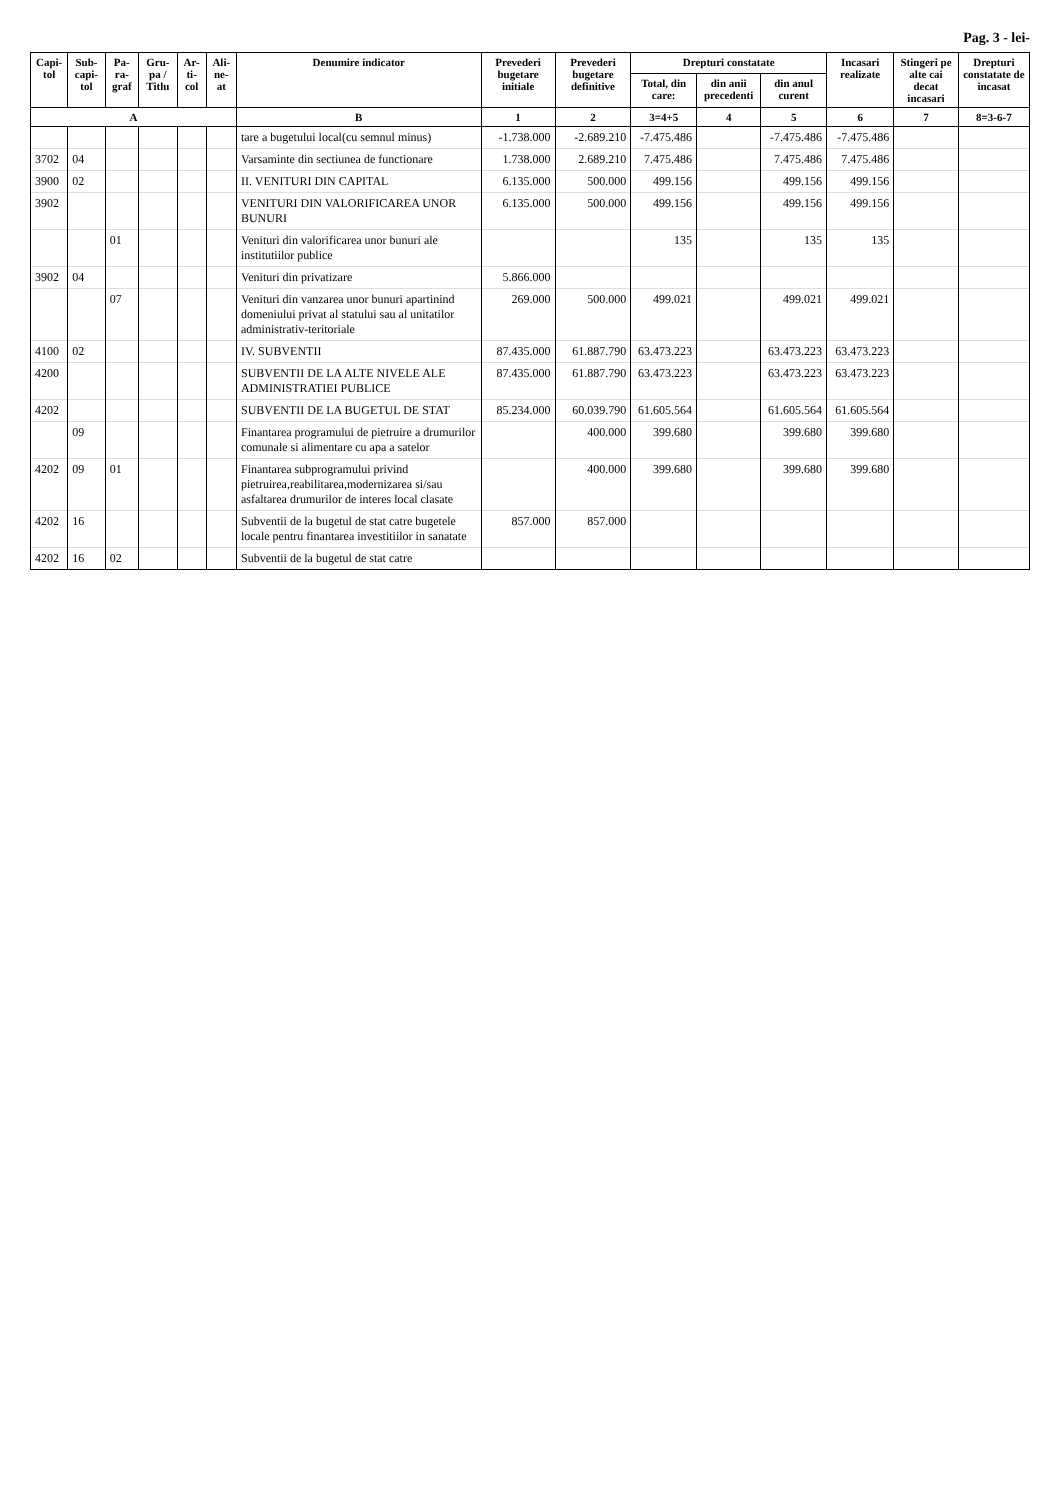Pag. 3 - lei-
| Capi-tol | Sub-capi-tol | Pa-ra-graf | Gru-pa / Titlu | Ar-ti-col | Ali-ne-at | Denumire indicator | Prevederi bugetare initiale | Prevederi bugetare definitive | Drepturi constatate | | | Incasari realizate | Stingeri pe alte cai decat incasari | Drepturi constatate de incasat |
| --- | --- | --- | --- | --- | --- | --- | --- | --- | --- | --- | --- | --- | --- | --- |
| | | | | | | | | | Total, din care: | din anii precedenti | din anul curent | | | |
| A | | | | | | B | 1 | 2 | 3=4+5 | 4 | 5 | 6 | 7 | 8=3-6-7 |
| | | | | | | tare a bugetului local(cu semnul minus) | -1.738.000 | -2.689.210 | -7.475.486 | | -7.475.486 | -7.475.486 | | |
| 3702 | 04 | | | | | Varsaminte din sectiunea de functionare | 1.738.000 | 2.689.210 | 7.475.486 | | 7.475.486 | 7.475.486 | | |
| 3900 | 02 | | | | | II. VENITURI DIN CAPITAL | 6.135.000 | 500.000 | 499.156 | | 499.156 | 499.156 | | |
| 3902 | | | | | | VENITURI DIN VALORIFICAREA UNOR BUNURI | 6.135.000 | 500.000 | 499.156 | | 499.156 | 499.156 | | |
| | | 01 | | | | Venituri din valorificarea unor bunuri ale institutiilor publice | | | 135 | | 135 | 135 | | |
| 3902 | 04 | | | | | Venituri din privatizare | 5.866.000 | | | | | | | |
| | | 07 | | | | Venituri din vanzarea unor bunuri apartinind domeniului privat al statului sau al unitatilor administrativ-teritoriale | 269.000 | 500.000 | 499.021 | | 499.021 | 499.021 | | |
| 4100 | 02 | | | | | IV. SUBVENTII | 87.435.000 | 61.887.790 | 63.473.223 | | 63.473.223 | 63.473.223 | | |
| 4200 | | | | | | SUBVENTII DE LA ALTE NIVELE ALE ADMINISTRATIEI PUBLICE | 87.435.000 | 61.887.790 | 63.473.223 | | 63.473.223 | 63.473.223 | | |
| 4202 | | | | | | SUBVENTII DE LA BUGETUL DE STAT | 85.234.000 | 60.039.790 | 61.605.564 | | 61.605.564 | 61.605.564 | | |
| | 09 | | | | | Finantarea programului de pietruire a drumurilor comunale si alimentare cu apa a satelor | | 400.000 | 399.680 | | 399.680 | 399.680 | | |
| 4202 | 09 | 01 | | | | Finantarea subprogramului privind pietruirea,reabilitarea,modernizarea si/sau asfaltarea drumurilor de interes local clasate | | 400.000 | 399.680 | | 399.680 | 399.680 | | |
| 4202 | 16 | | | | | Subventii de la bugetul de stat catre bugetele locale pentru finantarea investitiilor in sanatate | 857.000 | 857.000 | | | | | | |
| 4202 | 16 | 02 | | | | Subventii de la bugetul de stat catre | | | | | | | | |